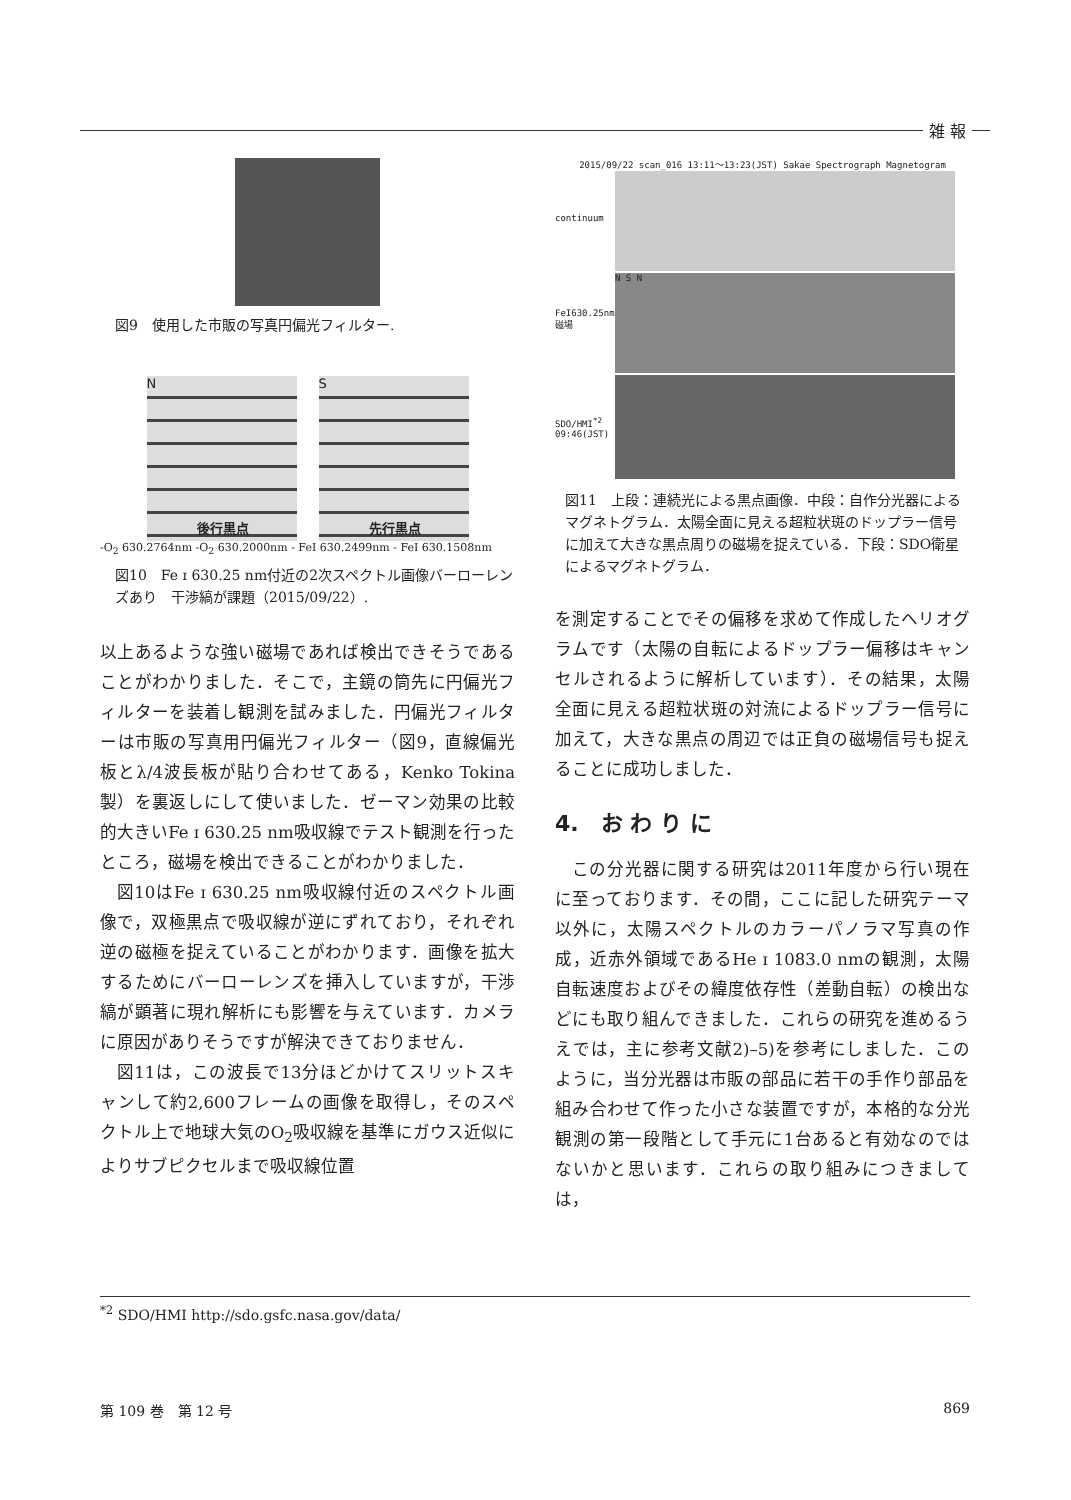雑 報
図9　使用した市販の写真円偏光フィルター.
後行黒点
N
先行黒点
S
-O<sub>2</sub> 630.2764nm -O<sub>2</sub> 630.2000nm - FeI 630.2499nm - FeI 630.1508nm
図10　Fe ɪ 630.25 nm付近の2次スペクトル画像バーローレンズあり　干渉縞が課題（2015/09/22）.
以上あるような強い磁場であれば検出できそうであることがわかりました．そこで，主鏡の筒先に円偏光フィルターを装着し観測を試みました．円偏光フィルターは市販の写真用円偏光フィルター（図9，直線偏光板とλ/4波長板が貼り合わせてある，Kenko Tokina製）を裏返しにして使いました．ゼーマン効果の比較的大きいFe ɪ 630.25 nm吸収線でテスト観測を行ったところ，磁場を検出できることがわかりました．
図10はFe ɪ 630.25 nm吸収線付近のスペクトル画像で，双極黒点で吸収線が逆にずれており，それぞれ逆の磁極を捉えていることがわかります．画像を拡大するためにバーローレンズを挿入していますが，干渉縞が顕著に現れ解析にも影響を与えています．カメラに原因がありそうですが解決できておりません．
図11は，この波長で13分ほどかけてスリットスキャンして約2,600フレームの画像を取得し，そのスペクトル上で地球大気のO<sub>2</sub>吸収線を基準にガウス近似によりサブピクセルまで吸収線位置
2015/09/22 scan_016 13:11～13:23(JST) Sakae Spectrograph Magnetogram
continuum
FeI630.25nm
磁場
SDO/HMI<sup>*2</sup>
09:46(JST)
N S N
図11　上段：連続光による黒点画像．中段：自作分光器によるマグネトグラム．太陽全面に見える超粒状斑のドップラー信号に加えて大きな黒点周りの磁場を捉えている．下段：SDO衛星によるマグネトグラム．
を測定することでその偏移を求めて作成したヘリオグラムです（太陽の自転によるドップラー偏移はキャンセルされるように解析しています）．その結果，太陽全面に見える超粒状斑の対流によるドップラー信号に加えて，大きな黒点の周辺では正負の磁場信号も捉えることに成功しました．
4.　お わ り に
この分光器に関する研究は2011年度から行い現在に至っております．その間，ここに記した研究テーマ以外に，太陽スペクトルのカラーパノラマ写真の作成，近赤外領域であるHe ɪ 1083.0 nmの観測，太陽自転速度およびその緯度依存性（差動自転）の検出などにも取り組んできました．これらの研究を進めるうえでは，主に参考文献2)–5)を参考にしました．このように，当分光器は市販の部品に若干の手作り部品を組み合わせて作った小さな装置ですが，本格的な分光観測の第一段階として手元に1台あると有効なのではないかと思います．これらの取り組みにつきましては，
<sup>*2</sup> SDO/HMI http://sdo.gsfc.nasa.gov/data/
第 109 巻　第 12 号 869